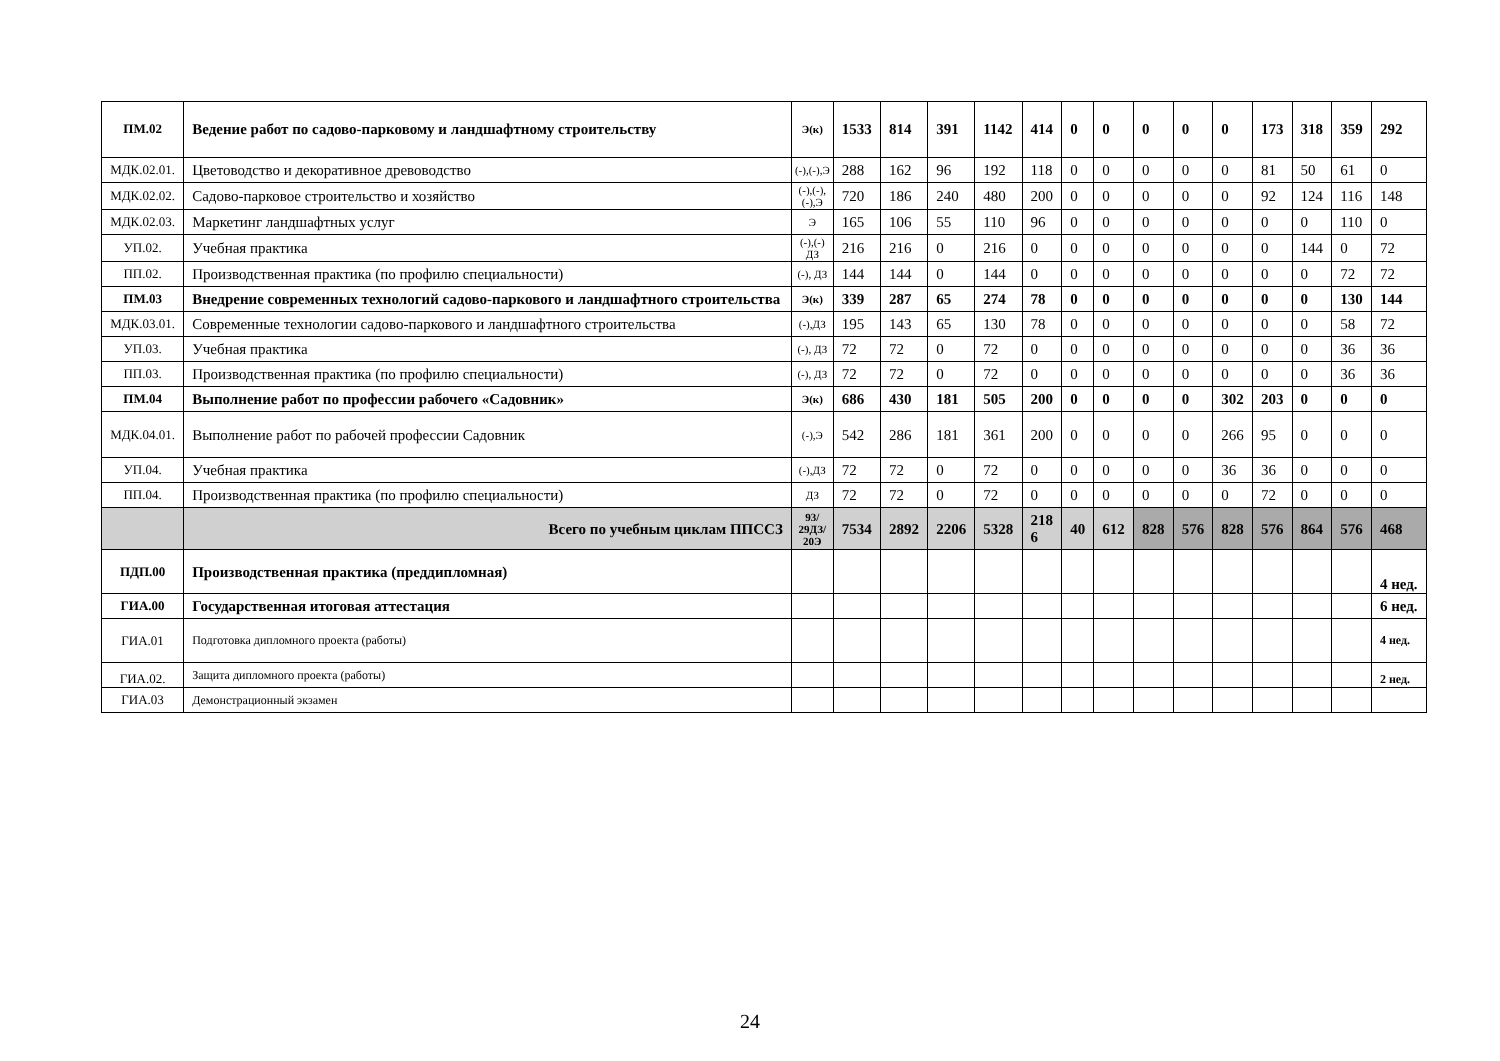| ПМ.02 | Ведение работ по садово-парковому и ландшафтному строительству | Э(к) | 1533 | 814 | 391 | 1142 | 414 | 0 | 0 | 0 | 0 | 0 | 173 | 318 | 359 | 292 |
| МДК.02.01. | Цветоводство и декоративное древоводство | (-),(-),Э | 288 | 162 | 96 | 192 | 118 | 0 | 0 | 0 | 0 | 0 | 81 | 50 | 61 | 0 |
| МДК.02.02. | Садово-парковое строительство и хозяйство | (-),(-), (-),Э | 720 | 186 | 240 | 480 | 200 | 0 | 0 | 0 | 0 | 0 | 92 | 124 | 116 | 148 |
| МДК.02.03. | Маркетинг ландшафтных услуг | Э | 165 | 106 | 55 | 110 | 96 | 0 | 0 | 0 | 0 | 0 | 0 | 0 | 110 | 0 |
| УП.02. | Учебная практика | (-),(-) ДЗ | 216 | 216 | 0 | 216 | 0 | 0 | 0 | 0 | 0 | 0 | 0 | 144 | 0 | 72 |
| ПП.02. | Производственная практика (по профилю специальности) | (-), ДЗ | 144 | 144 | 0 | 144 | 0 | 0 | 0 | 0 | 0 | 0 | 0 | 0 | 72 | 72 |
| ПМ.03 | Внедрение современных технологий садово-паркового и ландшафтного строительства | Э(к) | 339 | 287 | 65 | 274 | 78 | 0 | 0 | 0 | 0 | 0 | 0 | 0 | 130 | 144 |
| МДК.03.01. | Современные технологии садово-паркового и ландшафтного строительства | (-),ДЗ | 195 | 143 | 65 | 130 | 78 | 0 | 0 | 0 | 0 | 0 | 0 | 0 | 58 | 72 |
| УП.03. | Учебная практика | (-), ДЗ | 72 | 72 | 0 | 72 | 0 | 0 | 0 | 0 | 0 | 0 | 0 | 0 | 36 | 36 |
| ПП.03. | Производственная практика (по профилю специальности) | (-), ДЗ | 72 | 72 | 0 | 72 | 0 | 0 | 0 | 0 | 0 | 0 | 0 | 0 | 36 | 36 |
| ПМ.04 | Выполнение работ по профессии рабочего «Садовник» | Э(к) | 686 | 430 | 181 | 505 | 200 | 0 | 0 | 0 | 0 | 302 | 203 | 0 | 0 | 0 |
| МДК.04.01. | Выполнение работ по рабочей профессии Садовник | (-),Э | 542 | 286 | 181 | 361 | 200 | 0 | 0 | 0 | 0 | 266 | 95 | 0 | 0 | 0 |
| УП.04. | Учебная практика | (-),ДЗ | 72 | 72 | 0 | 72 | 0 | 0 | 0 | 0 | 0 | 36 | 36 | 0 | 0 | 0 |
| ПП.04. | Производственная практика (по профилю специальности) | ДЗ | 72 | 72 | 0 | 72 | 0 | 0 | 0 | 0 | 0 | 0 | 72 | 0 | 0 | 0 |
| | Всего по учебным циклам ППССЗ | 93/ 29ДЗ/ 20Э | 7534 | 2892 | 2206 | 5328 | 218 6 | 40 | 612 | 828 | 576 | 828 | 576 | 864 | 576 | 468 |
| ПДП.00 | Производственная практика (преддипломная) | | | | | | | | | | | | | | | 4 нед. |
| ГИА.00 | Государственная итоговая аттестация | | | | | | | | | | | | | | | 6 нед. |
| ГИА.01 | Подготовка дипломного проекта (работы) | | | | | | | | | | | | | | | 4 нед. |
| ГИА.02. | Защита дипломного проекта (работы) | | | | | | | | | | | | | | | 2 нед. |
| ГИА.03 | Демонстрационный экзамен | | | | | | | | | | | | | | | |
24